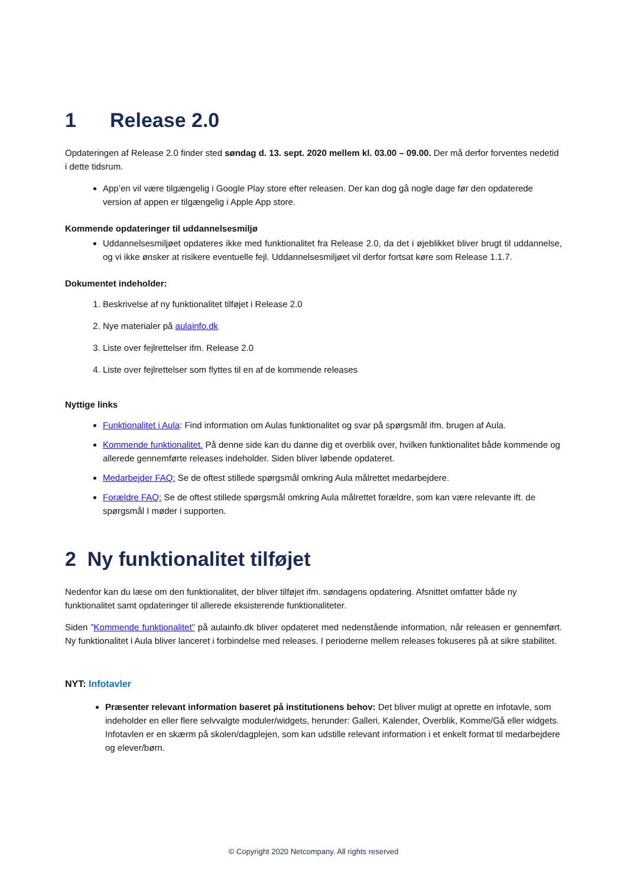1 Release 2.0
Opdateringen af Release 2.0 finder sted søndag d. 13. sept. 2020 mellem kl. 03.00 – 09.00. Der må derfor forventes nedetid i dette tidsrum.
App’en vil være tilgængelig i Google Play store efter releasen. Der kan dog gå nogle dage før den opdaterede version af appen er tilgængelig i Apple App store.
Kommende opdateringer til uddannelsesmiljø
Uddannelsesmiljøet opdateres ikke med funktionalitet fra Release 2.0, da det i øjeblikket bliver brugt til uddannelse, og vi ikke ønsker at risikere eventuelle fejl. Uddannelsesmiljøet vil derfor fortsat køre som Release 1.1.7.
Dokumentet indeholder:
1. Beskrivelse af ny funktionalitet tilføjet i Release 2.0
2. Nye materialer på aulainfo.dk
3. Liste over fejlrettelser ifm. Release 2.0
4. Liste over fejlrettelser som flyttes til en af de kommende releases
Nyttige links
Funktionalitet i Aula: Find information om Aulas funktionalitet og svar på spørgsmål ifm. brugen af Aula.
Kommende funktionalitet. På denne side kan du danne dig et overblik over, hvilken funktionalitet både kommende og allerede gennemførte releases indeholder. Siden bliver løbende opdateret.
Medarbejder FAQ: Se de oftest stillede spørgsmål omkring Aula målrettet medarbejdere.
Forældre FAQ: Se de oftest stillede spørgsmål omkring Aula målrettet forældre, som kan være relevante ift. de spørgsmål I møder i supporten.
2 Ny funktionalitet tilføjet
Nedenfor kan du læse om den funktionalitet, der bliver tilføjet ifm. søndagens opdatering. Afsnittet omfatter både ny funktionalitet samt opdateringer til allerede eksisterende funktionaliteter.
Siden ”Kommende funktionalitet” på aulainfo.dk bliver opdateret med nedenstående information, når releasen er gennemført. Ny funktionalitet i Aula bliver lanceret i forbindelse med releases. I perioderne mellem releases fokuseres på at sikre stabilitet.
NYT: Infotavler
Præsenter relevant information baseret på institutionens behov: Det bliver muligt at oprette en infotavle, som indeholder en eller flere selvvalgte moduler/widgets, herunder: Galleri, Kalender, Overblik, Komme/Gå eller widgets. Infotavlen er en skærm på skolen/dagplejen, som kan udstille relevant information i et enkelt format til medarbejdere og elever/børn.
© Copyright 2020 Netcompany. All rights reserved